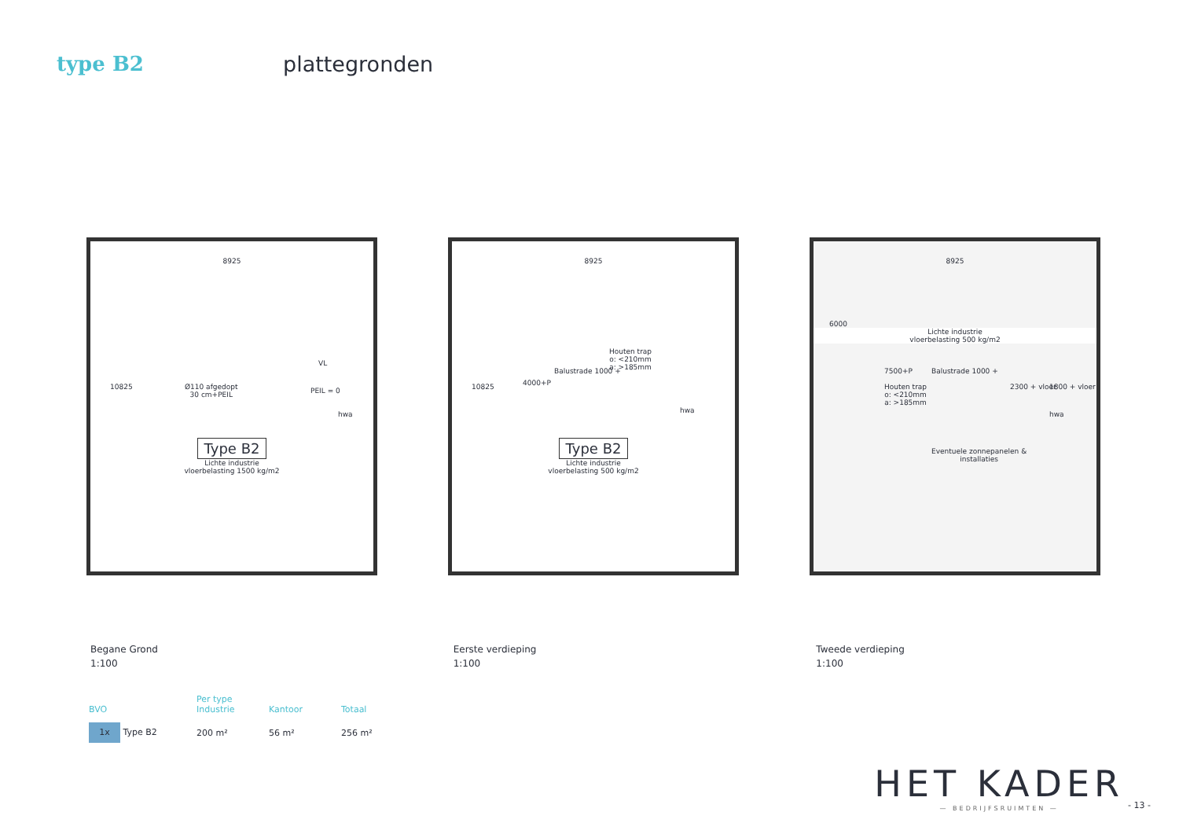type B2 plattegronden
8925
Ø110 afgedopt
30 cm+PEIL
VL
PEIL = 0
hwa
Type B2
Lichte industrie
vloerbelasting 1500 kg/m2
10825
8925
Houten trap
o: <210mm
a: >185mm
Balustrade 1000 +
4000+P
hwa
Type B2
Lichte industrie
vloerbelasting 500 kg/m2
10825
8925
6000
Lichte industrie
vloerbelasting 500 kg/m2
7500+P Balustrade 1000 +
Houten trap
o: <210mm
a: >185mm
2300 + vloer 1800 + vloer
hwa
Eventuele zonnepanelen &
installaties
Begane Grond
1:100
Eerste verdieping
1:100
Tweede verdieping
1:100
| BVO | Per type Industrie | Kantoor | Totaal |
| --- | --- | --- | --- |
| 1x Type B2 | 200 m² | 56 m² | 256 m² |
HET KADER
— BEDRIJFSRUIMTEN —
- 13 -